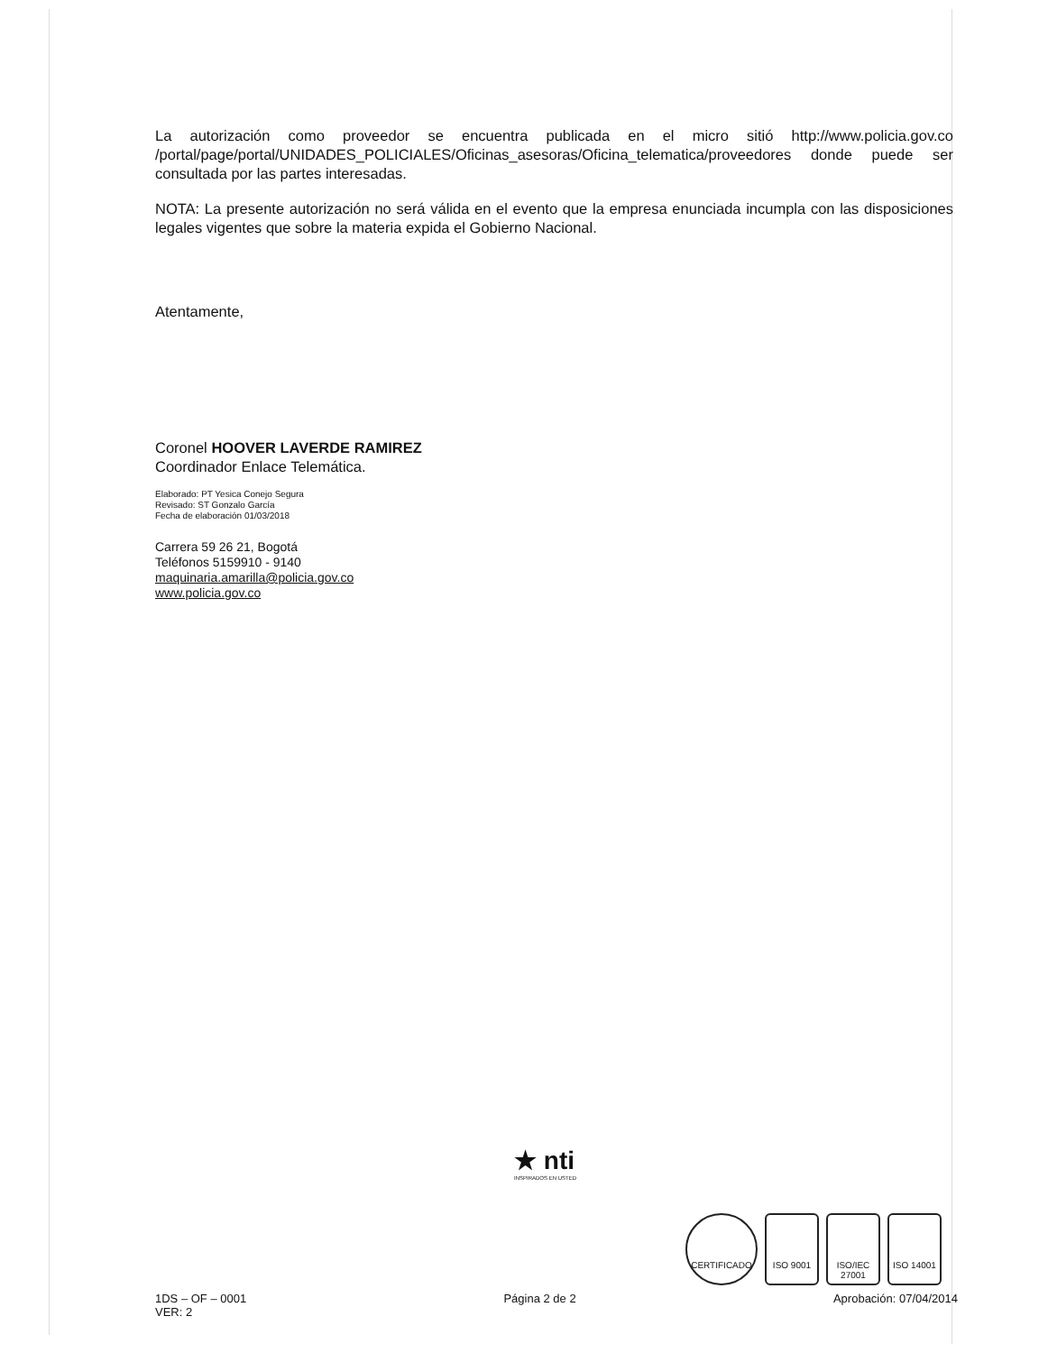La autorización como proveedor se encuentra publicada en el micro sitió http://www.policia.gov.co /portal/page/portal/UNIDADES_POLICIALES/Oficinas_asesoras/Oficina_telematica/proveedores donde puede ser consultada por las partes interesadas.
NOTA: La presente autorización no será válida en el evento que la empresa enunciada incumpla con las disposiciones legales vigentes que sobre la materia expida el Gobierno Nacional.
Atentamente,
Coronel HOOVER LAVERDE RAMIREZ
Coordinador Enlace Telemática.
Elaborado: PT Yesica Conejo Segura
Revisado: ST Gonzalo García
Fecha de elaboración 01/03/2018
Carrera 59 26 21, Bogotá
Teléfonos 5159910 - 9140
maquinaria.amarilla@policia.gov.co
www.policia.gov.co
★ nti
INSPIRADOS EN USTED
CERTIFICADO ISO 9001 ISO/IEC 27001
ISO 14001
1DS – OF – 0001
VER: 2
Página 2 de 2 Aprobación: 07/04/2014